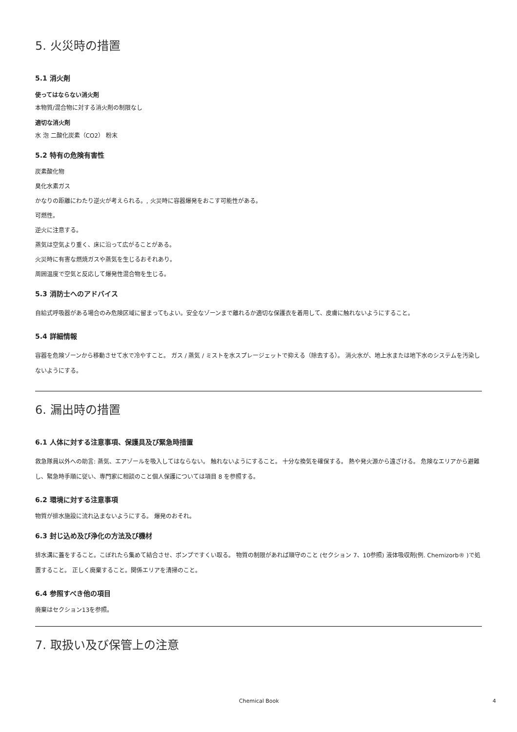5. 火災時の措置
5.1 消火剤
使ってはならない消火剤
本物質/混合物に対する消火剤の制限なし
適切な消火剤
水 泡 二酸化炭素（CO2） 粉末
5.2 特有の危険有害性
炭素酸化物
臭化水素ガス
かなりの距離にわたり逆火が考えられる。, 火災時に容器爆発をおこす可能性がある。
可燃性。
逆火に注意する。
蒸気は空気より重く、床に沿って広がることがある。
火災時に有害な燃焼ガスや蒸気を生じるおそれあり。
周囲温度で空気と反応して爆発性混合物を生じる。
5.3 消防士へのアドバイス
自給式呼吸器がある場合のみ危険区域に留まってもよい。安全なゾーンまで離れるか適切な保護衣を着用して、皮膚に触れないようにすること。
5.4 詳細情報
容器を危険ゾーンから移動させて水で冷やすこと。 ガス / 蒸気 / ミストを水スプレージェットで抑える（除去する）。 消火水が、地上水または地下水のシステムを汚染しないようにする。
6. 漏出時の措置
6.1 人体に対する注意事項、保護具及び緊急時措置
救急隊員以外への助言: 蒸気、エアゾールを吸入してはならない。 触れないようにすること。 十分な換気を確保する。 熱や発火源から遠ざける。 危険なエリアから避難し、緊急時手順に従い、専門家に相談のこと個人保護については項目 8 を参照する。
6.2 環境に対する注意事項
物質が排水施設に流れ込まないようにする。 爆発のおそれ。
6.3 封じ込め及び浄化の方法及び機材
排水溝に蓋をすること。こぼれたら集めて結合させ、ポンプですくい取る。 物質の制限があれば順守のこと (セクション 7、10参照) 液体吸収剤(例. Chemizorb® )で処置すること。 正しく廃棄すること。関係エリアを清掃のこと。
6.4 参照すべき他の項目
廃棄はセクション13を参照。
7. 取扱い及び保管上の注意
Chemical Book 4